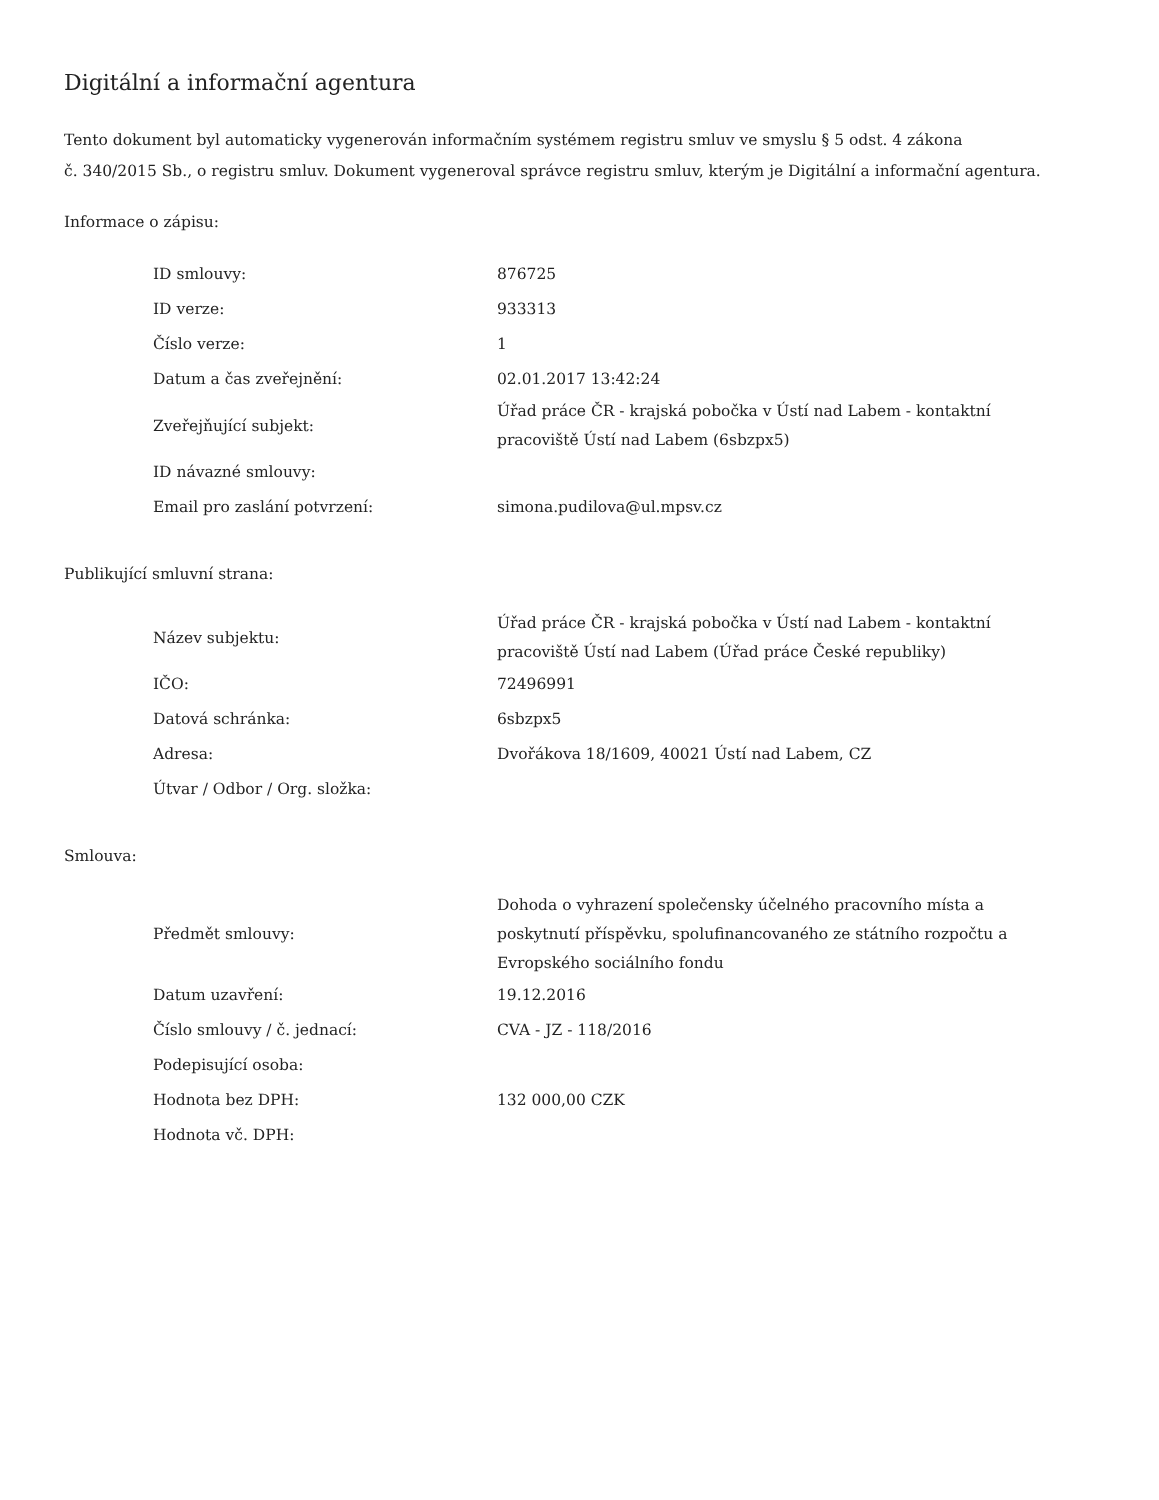Digitální a informační agentura
Tento dokument byl automaticky vygenerován informačním systémem registru smluv ve smyslu § 5 odst. 4 zákona
č. 340/2015 Sb., o registru smluv. Dokument vygeneroval správce registru smluv, kterým je Digitální a informační agentura.
Informace o zápisu:
| ID smlouvy: | 876725 |
| ID verze: | 933313 |
| Číslo verze: | 1 |
| Datum a čas zveřejnění: | 02.01.2017 13:42:24 |
| Zveřejňující subjekt: | Úřad práce ČR - krajská pobočka v Ústí nad Labem - kontaktní pracoviště Ústí nad Labem (6sbzpx5) |
| ID návazné smlouvy: | |
| Email pro zaslání potvrzení: | simona.pudilova@ul.mpsv.cz |
Publikující smluvní strana:
| Název subjektu: | Úřad práce ČR - krajská pobočka v Ústí nad Labem - kontaktní pracoviště Ústí nad Labem (Úřad práce České republiky) |
| IČO: | 72496991 |
| Datová schránka: | 6sbzpx5 |
| Adresa: | Dvořákova 18/1609, 40021 Ústí nad Labem, CZ |
| Útvar / Odbor / Org. složka: | |
Smlouva:
| Předmět smlouvy: | Dohoda o vyhrazení společensky účelného pracovního místa a poskytnutí příspěvku, spolufinancovaného ze státního rozpočtu a Evropského sociálního fondu |
| Datum uzavření: | 19.12.2016 |
| Číslo smlouvy / č. jednací: | CVA - JZ - 118/2016 |
| Podepisující osoba: | |
| Hodnota bez DPH: | 132 000,00 CZK |
| Hodnota vč. DPH: | |